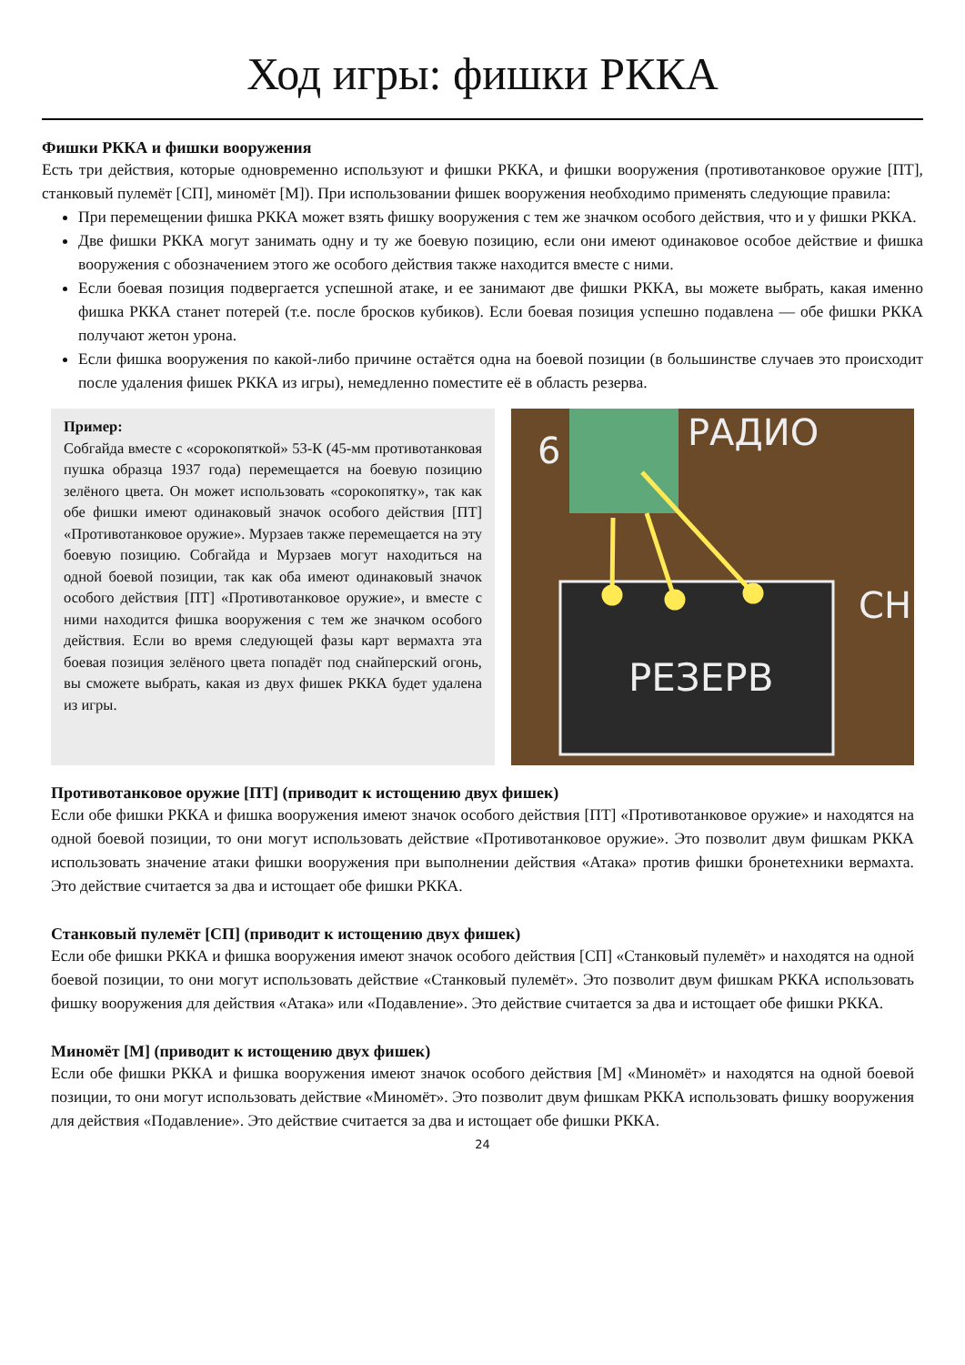Ход игры: фишки РККА
Фишки РККА и фишки вооружения
Есть три действия, которые одновременно используют и фишки РККА, и фишки вооружения (противотанковое оружие [ПТ], станковый пулемёт [СП], миномёт [М]). При использовании фишек вооружения необходимо применять следующие правила:
При перемещении фишка РККА может взять фишку вооружения с тем же значком особого действия, что и у фишки РККА.
Две фишки РККА могут занимать одну и ту же боевую позицию, если они имеют одинаковое особое действие и фишка вооружения с обозначением этого же особого действия также находится вместе с ними.
Если боевая позиция подвергается успешной атаке, и ее занимают две фишки РККА, вы можете выбрать, какая именно фишка РККА станет потерей (т.е. после бросков кубиков). Если боевая позиция успешно подавлена — обе фишки РККА получают жетон урона.
Если фишка вооружения по какой-либо причине остаётся одна на боевой позиции (в большинстве случаев это происходит после удаления фишек РККА из игры), немедленно поместите её в область резерва.
Пример:
Собгайда вместе с «сорокопяткой» 53-К (45-мм противотанковая пушка образца 1937 года) перемещается на боевую позицию зелёного цвета. Он может использовать «сорокопятку», так как обе фишки имеют одинаковый значок особого действия [ПТ] «Противотанковое оружие». Мурзаев также перемещается на эту боевую позицию. Собгайда и Мурзаев могут находиться на одной боевой позиции, так как оба имеют одинаковый значок особого действия [ПТ] «Противотанковое оружие», и вместе с ними находится фишка вооружения с тем же значком особого действия. Если во время следующей фазы карт вермахта эта боевая позиция зелёного цвета попадёт под снайперский огонь, вы сможете выбрать, какая из двух фишек РККА будет удалена из игры.
6
РАДИО
РЕЗЕРВ
СН
Противотанковое оружие [ПТ] (приводит к истощению двух фишек)
Если обе фишки РККА и фишка вооружения имеют значок особого действия [ПТ] «Противотанковое оружие» и находятся на одной боевой позиции, то они могут использовать действие «Противотанковое оружие». Это позволит двум фишкам РККА использовать значение атаки фишки вооружения при выполнении действия «Атака» против фишки бронетехники вермахта. Это действие считается за два и истощает обе фишки РККА.
Станковый пулемёт [СП] (приводит к истощению двух фишек)
Если обе фишки РККА и фишка вооружения имеют значок особого действия [СП] «Станковый пулемёт» и находятся на одной боевой позиции, то они могут использовать действие «Станковый пулемёт». Это позволит двум фишкам РККА использовать фишку вооружения для действия «Атака» или «Подавление». Это действие считается за два и истощает обе фишки РККА.
Миномёт [М] (приводит к истощению двух фишек)
Если обе фишки РККА и фишка вооружения имеют значок особого действия [М] «Миномёт» и находятся на одной боевой позиции, то они могут использовать действие «Миномёт». Это позволит двум фишкам РККА использовать фишку вооружения для действия «Подавление». Это действие считается за два и истощает обе фишки РККА.
24